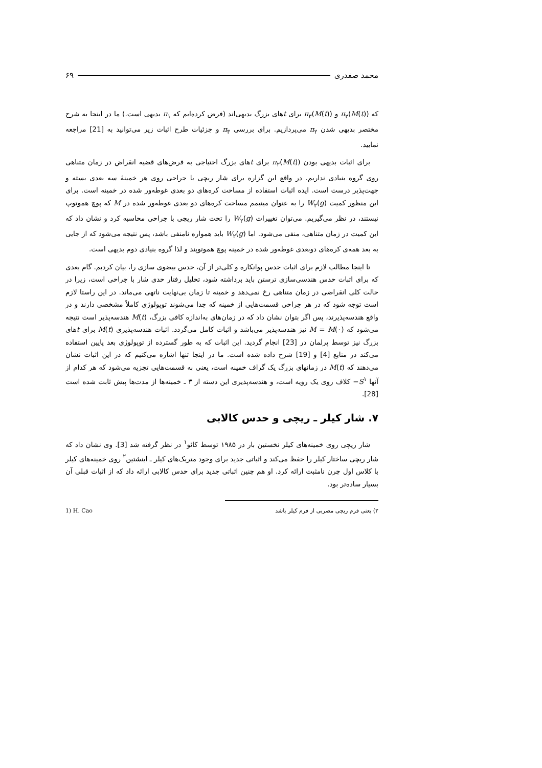محمد صفدری ۶۹
که π<sub>۲</sub>(M(t)) و π<sub>۳</sub>(M(t)) برای tهای بزرگ بدیهی‌اند (فرض کرده‌ایم که π<sub>۱</sub> بدیهی است.) ما در اینجا به شرح مختصر بدیهی شدن π<sub>۲</sub> می‌پردازیم. برای بررسی π<sub>۳</sub> و جزئیات طرح اثبات زیر می‌توانید به [21] مراجعه نمایید.
برای اثبات بدیهی بودن π<sub>۲</sub>(M(t)) برای tهای بزرگ احتیاجی به فرض‌های قضیه انقراض در زمان متناهی روی گروه بنیادی نداریم. در واقع این گزاره برای شار ریچی با جراحی روی هر خمینهٔ سه بعدی بسته و جهت‌پذیر درست است. ایده اثبات استفاده از مساحت کره‌های دو بعدی غوطه‌ور شده در خمینه است. برای این منظور کمیت W<sub>۲</sub>(g) را به عنوان مینیمم مساحت کره‌های دو بعدی غوطه‌ور شده در M که پوچ هموتوپ نیستند، در نظر می‌گیریم. می‌توان تغییرات W<sub>۲</sub>(g) را تحت شار ریچی با جراحی محاسبه کرد و نشان داد که این کمیت در زمان متناهی، منفی می‌شود. اما W<sub>۲</sub>(g) باید همواره نامنفی باشد، پس نتیجه می‌شود که از جایی به بعد همه‌ی کره‌های دوبعدی غوطه‌ور شده در خمینه پوچ هموتوپند و لذا گروه بنیادی دوم بدیهی است.
تا اینجا مطالب لازم برای اثبات حدس پوانکاره و کلی‌تر از آن، حدس بیضوی سازی را، بیان کردیم. گام بعدی که برای اثبات حدس هندسی‌سازی ترستن باید برداشته شود، تحلیل رفتار حدی شار با جراحی است، زیرا در حالت کلی انقراضی در زمان متناهی رخ نمی‌دهد و خمینه تا زمان بی‌نهایت ناتهی می‌ماند. در این راستا لازم است توجه شود که در هر جراحی قسمت‌هایی از خمینه که جدا می‌شوند توپولوژی کاملاً مشخصی دارند و در واقع هندسه‌پذیرند، پس اگر بتوان نشان داد که در زمان‌های به‌اندازه کافی بزرگ، M(t) هندسه‌پذیر است نتیجه می‌شود که M = M(۰) نیز هندسه‌پذیر می‌باشد و اثبات کامل می‌گردد. اثبات هندسه‌پذیری M(t) برای tهای بزرگ نیز توسط پرلمان در [23] انجام گردید. این اثبات که به طور گسترده از توپولوژی بعد پایین استفاده می‌کند در منابع [4] و [19] شرح داده شده است. ما در اینجا تنها اشاره می‌کنیم که در این اثبات نشان می‌دهند که M(t) در زمانهای بزرگ یک گراف خمینه است، یعنی به قسمت‌هایی تجزیه می‌شود که هر کدام از آنها S<sup>۱</sup>− کلاف روی یک رویه است، و هندسه‌پذیری این دسته از ۳ ـ خمینه‌ها از مدت‌ها پیش ثابت شده است [28].
۷. شار کیلر ـ ریچی و حدس کالابی
شار ریچی روی خمینه‌های کیلر نخستین بار در ۱۹۸۵ توسط کائو<sup>۱</sup> در نظر گرفته شد [3]. وی نشان داد که شار ریچی ساختار کیلر را حفظ می‌کند و اثباتی جدید برای وجود متریک‌های کیلر ـ اینشتین<sup>۲</sup> روی خمینه‌های کیلر با کلاس اول چرن نامثبت ارائه کرد. او هم چنین اثباتی جدید برای حدس کالابی ارائه داد که از اثبات قبلی آن بسیار ساده‌تر بود.
۲) یعنی فرم ریچی مضربی از فرم کیلر باشد 1) H. Cao